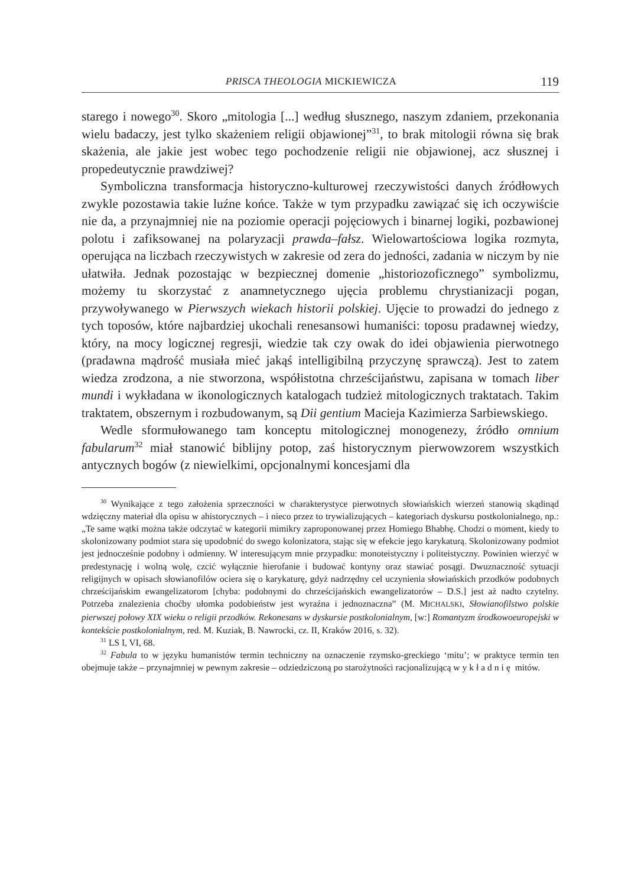PRISCA THEOLOGIA MICKIEWICZA 119
starego i nowego<sup>30</sup>. Skoro „mitologia [...] według słusznego, naszym zdaniem, przekonania wielu badaczy, jest tylko skażeniem religii objawionej”<sup>31</sup>, to brak mitologii równa się brak skażenia, ale jakie jest wobec tego pochodzenie religii nie objawionej, acz słusznej i propedeutycznie prawdziwej?
Symboliczna transformacja historyczno-kulturowej rzeczywistości danych źródłowych zwykle pozostawia takie luźne końce. Także w tym przypadku zawiązać się ich oczywiście nie da, a przynajmniej nie na poziomie operacji pojęciowych i binarnej logiki, pozbawionej polotu i zafiksowanej na polaryzacji prawda–fałsz. Wielowartościowa logika rozmyta, operująca na liczbach rzeczywistych w zakresie od zera do jedności, zadania w niczym by nie ułatwiła. Jednak pozostając w bezpiecznej domenie „historiozoficznego” symbolizmu, możemy tu skorzystać z anamnetycznego ujęcia problemu chrystianizacji pogan, przywoływanego w Pierwszych wiekach historii polskiej. Ujęcie to prowadzi do jednego z tych toposów, które najbardziej ukochali renesansowi humaniści: toposu pradawnej wiedzy, który, na mocy logicznej regresji, wiedzie tak czy owak do idei objawienia pierwotnego (pradawna mądrość musiała mieć jakąś intelligibilną przyczynę sprawczą). Jest to zatem wiedza zrodzona, a nie stworzona, współistotna chrześcijaństwu, zapisana w tomach liber mundi i wykładana w ikonologicznych katalogach tudzież mitologicznych traktatach. Takim traktatem, obszernym i rozbudowanym, są Dii gentium Macieja Kazimierza Sarbiewskiego.
Wedle sformułowanego tam konceptu mitologicznej monogenezy, źródło omnium fabularum<sup>32</sup> miał stanowić biblijny potop, zaś historycznym pierwowzorem wszystkich antycznych bogów (z niewielkimi, opcjonalnymi koncesjami dla
<sup>30</sup> Wynikające z tego założenia sprzeczności w charakterystyce pierwotnych słowiańskich wierzeń stanowią skądinąd wdzięczny materiał dla opisu w ahistorycznych – i nieco przez to trywializujących – kategoriach dyskursu postkolonialnego, np.: „Te same wątki można także odczytać w kategorii mimikry zaproponowanej przez Homiego Bhabhę. Chodzi o moment, kiedy to skolonizowany podmiot stara się upodobnić do swego kolonizatora, stając się w efekcie jego karykaturą. Skolonizowany podmiot jest jednocześnie podobny i odmienny. W interesującym mnie przypadku: monoteistyczny i politeistyczny. Powinien wierzyć w predestynację i wolną wolę, czcić wyłącznie hierofanie i budować kontyny oraz stawiać posągi. Dwuznaczność sytuacji religijnych w opisach słowianofilów ociera się o karykaturę, gdyż nadrzędny cel uczynienia słowiańskich przodków podobnych chrześcijańskim ewangelizatorom [chyba: podobnymi do chrześcijańskich ewangelizatorów – D.S.] jest aż nadto czytelny. Potrzeba znalezienia choćby ułomka podobieństw jest wyraźna i jednoznaczna” (M. MICHALSKI, Słowianofilstwo polskie pierwszej połowy XIX wieku o religii przodków. Rekonesans w dyskursie postkolonialnym, [w:] Romantyzm środkowoeuropejski w kontekście postkolonialnym, red. M. Kuziak, B. Nawrocki, cz. II, Kraków 2016, s. 32).
<sup>31</sup> LS I, VI, 68.
<sup>32</sup> Fabula to w języku humanistów termin techniczny na oznaczenie rzymsko-greckiego ‘mitu’; w praktyce termin ten obejmuje także – przynajmniej w pewnym zakresie – odziedziczoną po starożytności racjonalizującą wykładnię mitów.